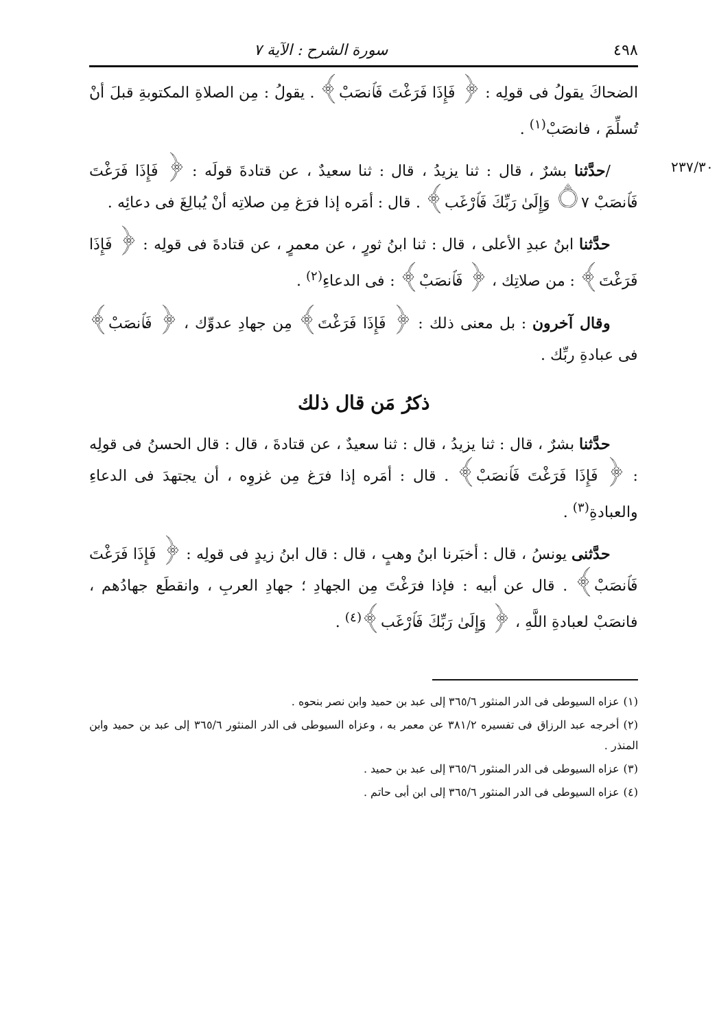٤٩٨ سورة الشرح : الآية ٧
الضحاكَ يقولُ فى قولِه : ﴿ فَإِذَا فَرَغْتَ فَٱنصَبْ﴾ . يقولُ : مِن الصلاةِ المكتوبةِ قبلَ أنْ تُسلِّمَ ، فانصَبْ<sup>(١)</sup> .
٢٣٧/٣٠
/حدَّثنا بشرٌ ، قال : ثنا يزيدُ ، قال : ثنا سعيدٌ ، عن قتادةَ قولَه : ﴿ فَإِذَا فَرَغْتَ فَٱنصَبْ ۝٧ وَإِلَىٰ رَبِّكَ فَٱرْغَب﴾ . قال : أمَره إذا فرَغ مِن صلاتِه أنْ يُبالِغَ فى دعائِه .
حدَّثنا ابنُ عبدِ الأعلى ، قال : ثنا ابنُ ثورٍ ، عن معمرٍ ، عن قتادةَ فى قولِه : ﴿ فَإِذَا فَرَغْتَ﴾ : من صلاتِك ، ﴿ فَٱنصَبْ﴾ : فى الدعاءِ<sup>(٢)</sup> .
وقال آخرون : بل معنى ذلك : ﴿ فَإِذَا فَرَغْتَ﴾ مِن جهادِ عدوِّك ، ﴿ فَٱنصَبْ﴾ فى عبادةِ ربِّك .
ذكرُ مَن قال ذلك
حدَّثنا بشرٌ ، قال : ثنا يزيدُ ، قال : ثنا سعيدٌ ، عن قتادةَ ، قال : قال الحسنُ فى قولِه : ﴿ فَإِذَا فَرَغْتَ فَٱنصَبْ﴾ . قال : أمَره إذا فرَغ مِن غزوِه ، أن يجتهدَ فى الدعاءِ والعبادةِ<sup>(٣)</sup> .
حدَّثنى يونسُ ، قال : أخبَرنا ابنُ وهبٍ ، قال : قال ابنُ زيدٍ فى قولِه : ﴿ فَإِذَا فَرَغْتَ فَٱنصَبْ﴾ . قال عن أبيه : فإذا فرَغْتَ مِن الجهادِ ؛ جهادِ العربِ ، وانقطَع جهادُهم ، فانصَبْ لعبادةِ اللَّهِ ، ﴿ وَإِلَىٰ رَبِّكَ فَٱرْغَب﴾<sup>(٤)</sup> .
(١) عزاه السيوطى فى الدر المنثور ٣٦٥/٦ إلى عبد بن حميد وابن نصر بنحوه .
(٢) أخرجه عبد الرزاق فى تفسيره ٣٨١/٢ عن معمر به ، وعزاه السيوطى فى الدر المنثور ٣٦٥/٦ إلى عبد بن حميد وابن المنذر .
(٣) عزاه السيوطى فى الدر المنثور ٣٦٥/٦ إلى عبد بن حميد .
(٤) عزاه السيوطى فى الدر المنثور ٣٦٥/٦ إلى ابن أبى حاتم .